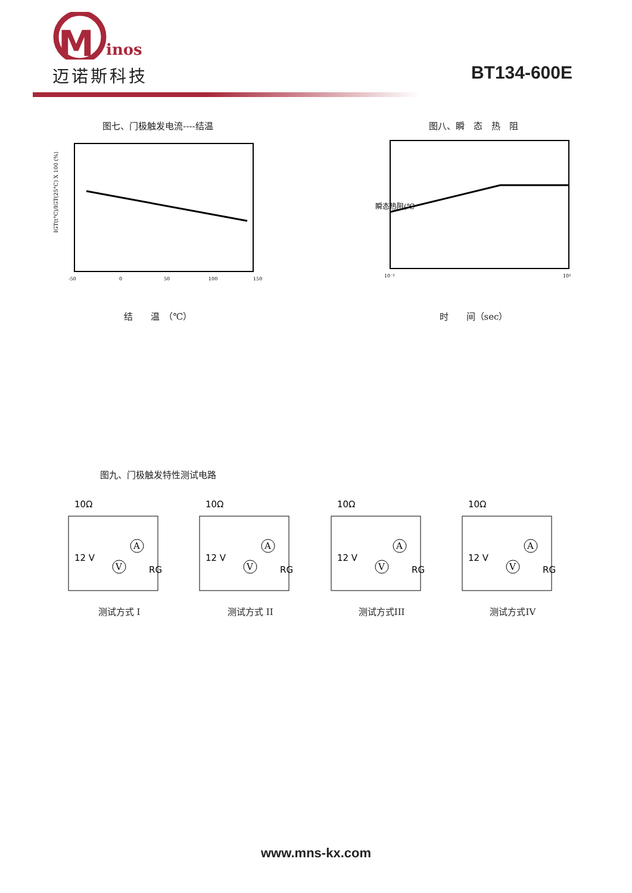M
inos
迈诺斯科技
BT134-600E
图七、门极触发电流----结温
IGT(t°C)/IGT(25°C) X 100 (%)
-50
0
50
100
150
结　　温　（℃）
图八、瞬　态　热　阻
瞬态热阻(℃
10⁻²
10²
时　　间（sec）
图九、门极触发特性测试电路
10Ω
12 V
RG
A
V
测试方式 I
10Ω
12 V
RG
A
V
测试方式 II
10Ω
12 V
RG
A
V
测试方式III
10Ω
12 V
RG
A
V
测试方式IV
www.mns-kx.com